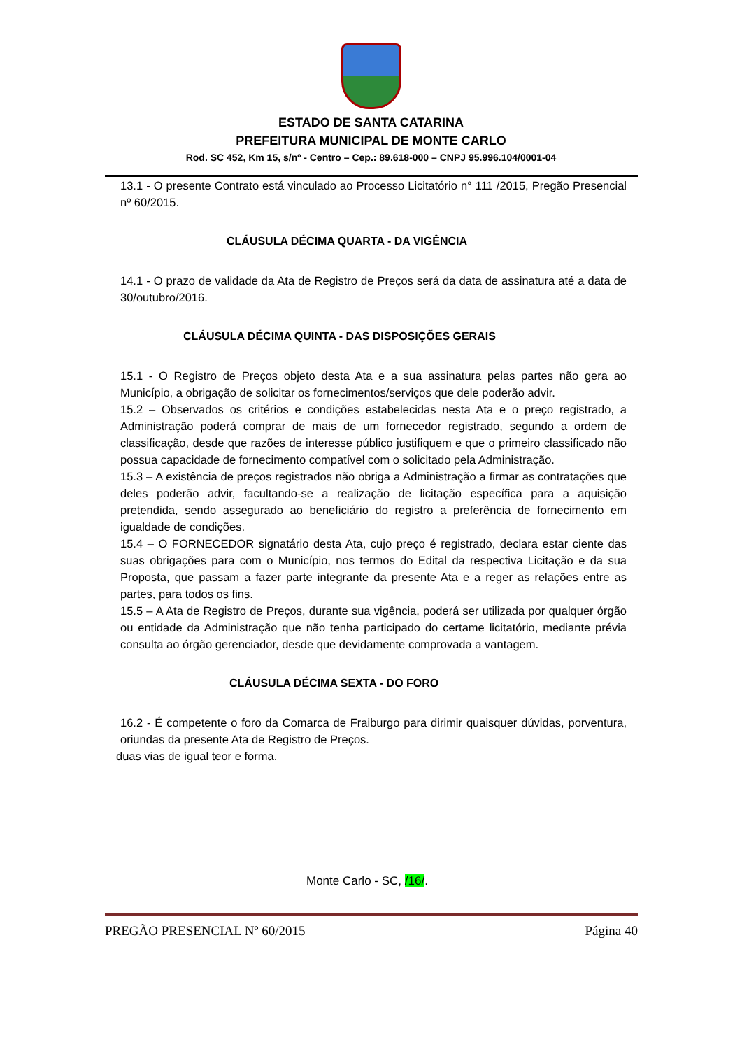ESTADO DE SANTA CATARINA
PREFEITURA MUNICIPAL DE MONTE CARLO
Rod. SC 452, Km 15, s/nº - Centro – Cep.: 89.618-000 – CNPJ 95.996.104/0001-04
13.1 - O presente Contrato está vinculado ao Processo Licitatório n° 111 /2015, Pregão Presencial nº 60/2015.
CLÁUSULA DÉCIMA QUARTA - DA VIGÊNCIA
14.1 - O prazo de validade da Ata de Registro de Preços será da data de assinatura até a data de 30/outubro/2016.
CLÁUSULA DÉCIMA QUINTA - DAS DISPOSIÇÕES GERAIS
15.1 - O Registro de Preços objeto desta Ata e a sua assinatura pelas partes não gera ao Município, a obrigação de solicitar os fornecimentos/serviços que dele poderão advir.
15.2 – Observados os critérios e condições estabelecidas nesta Ata e o preço registrado, a Administração poderá comprar de mais de um fornecedor registrado, segundo a ordem de classificação, desde que razões de interesse público justifiquem e que o primeiro classificado não possua capacidade de fornecimento compatível com o solicitado pela Administração.
15.3 – A existência de preços registrados não obriga a Administração a firmar as contratações que deles poderão advir, facultando-se a realização de licitação específica para a aquisição pretendida, sendo assegurado ao beneficiário do registro a preferência de fornecimento em igualdade de condições.
15.4 – O FORNECEDOR signatário desta Ata, cujo preço é registrado, declara estar ciente das suas obrigações para com o Município, nos termos do Edital da respectiva Licitação e da sua Proposta, que passam a fazer parte integrante da presente Ata e a reger as relações entre as partes, para todos os fins.
15.5 – A Ata de Registro de Preços, durante sua vigência, poderá ser utilizada por qualquer órgão ou entidade da Administração que não tenha participado do certame licitatório, mediante prévia consulta ao órgão gerenciador, desde que devidamente comprovada a vantagem.
CLÁUSULA DÉCIMA SEXTA - DO FORO
16.2 - É competente o foro da Comarca de Fraiburgo para dirimir quaisquer dúvidas, porventura, oriundas da presente Ata de Registro de Preços.
duas vias de igual teor e forma.
Monte Carlo - SC, /16/.
PREGÃO PRESENCIAL Nº 60/2015 Página 40